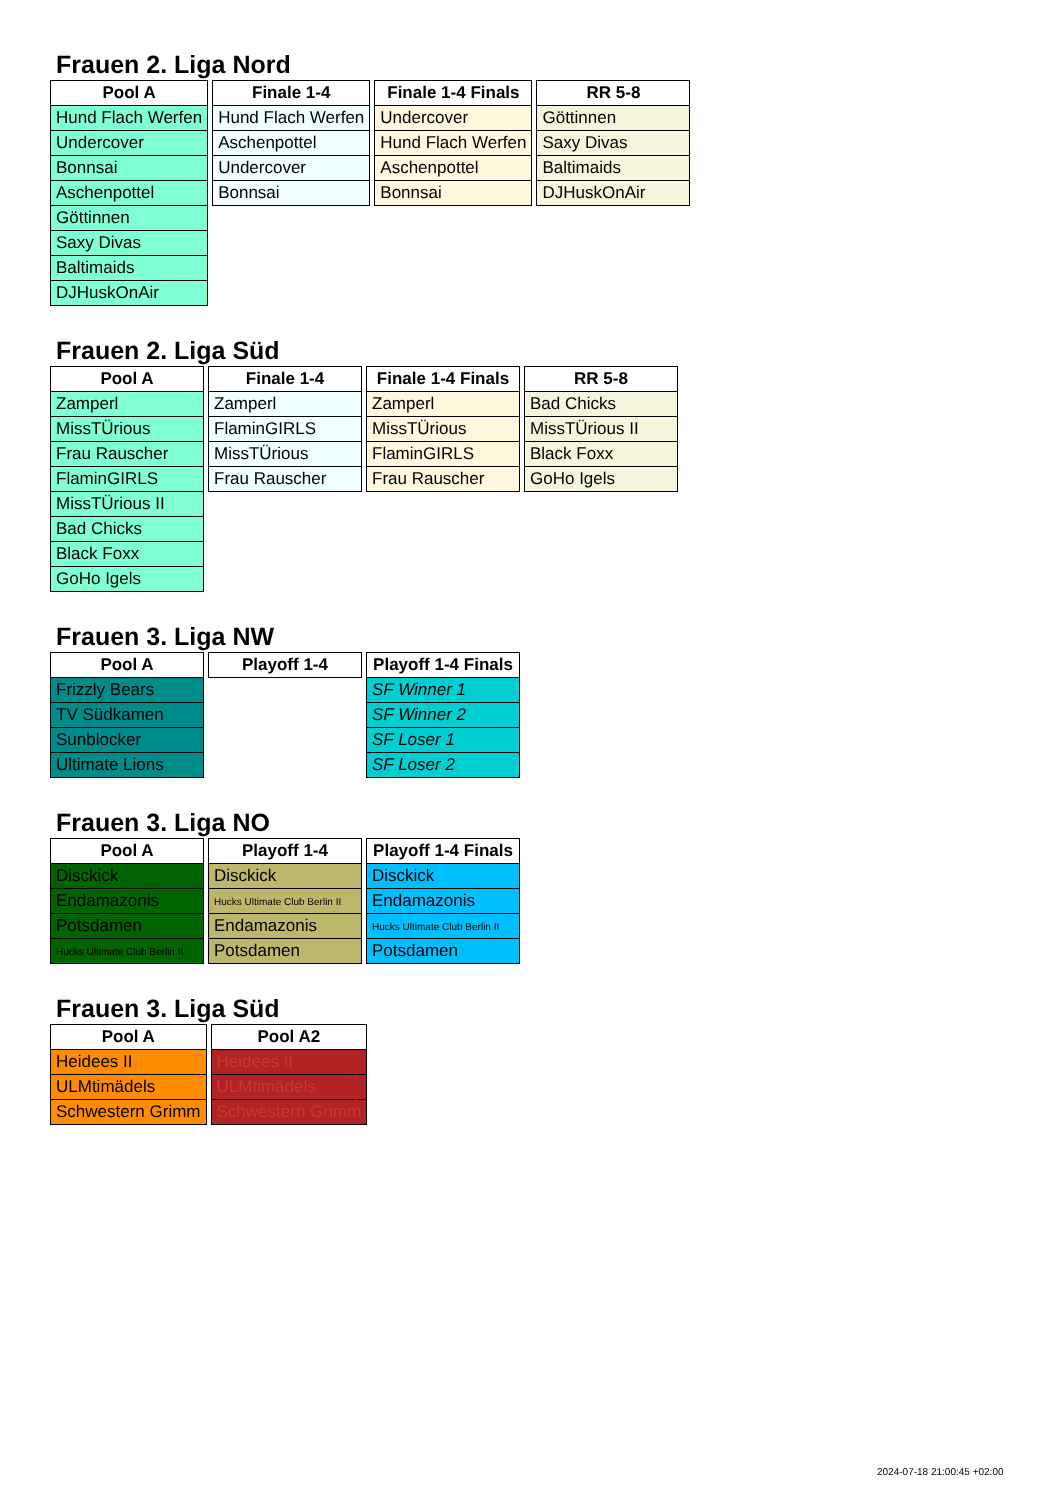Frauen 2. Liga Nord
| Pool A |
| --- |
| Hund Flach Werfen |
| Undercover |
| Bonnsai |
| Aschenpottel |
| Göttinnen |
| Saxy Divas |
| Baltimaids |
| DJHuskOnAir |
| Finale 1-4 |
| --- |
| Hund Flach Werfen |
| Aschenpottel |
| Undercover |
| Bonnsai |
| Finale 1-4 Finals |
| --- |
| Undercover |
| Hund Flach Werfen |
| Aschenpottel |
| Bonnsai |
| RR 5-8 |
| --- |
| Göttinnen |
| Saxy Divas |
| Baltimaids |
| DJHuskOnAir |
Frauen 2. Liga Süd
| Pool A |
| --- |
| Zamperl |
| MissTÜrious |
| Frau Rauscher |
| FlaminGIRLS |
| MissTÜrious II |
| Bad Chicks |
| Black Foxx |
| GoHo Igels |
| Finale 1-4 |
| --- |
| Zamperl |
| FlaminGIRLS |
| MissTÜrious |
| Frau Rauscher |
| Finale 1-4 Finals |
| --- |
| Zamperl |
| MissTÜrious |
| FlaminGIRLS |
| Frau Rauscher |
| RR 5-8 |
| --- |
| Bad Chicks |
| MissTÜrious II |
| Black Foxx |
| GoHo Igels |
Frauen 3. Liga NW
| Pool A |
| --- |
| Frizzly Bears |
| TV Südkamen |
| Sunblocker |
| Ultimate Lions |
| Playoff 1-4 |
| --- |
| Playoff 1-4 Finals |
| --- |
| SF Winner 1 |
| SF Winner 2 |
| SF Loser 1 |
| SF Loser 2 |
Frauen 3. Liga NO
| Pool A |
| --- |
| Disckick |
| Endamazonis |
| Potsdamen |
| Hucks Ultimate Club Berlin II |
| Playoff 1-4 |
| --- |
| Disckick |
| Hucks Ultimate Club Berlin II |
| Endamazonis |
| Potsdamen |
| Playoff 1-4 Finals |
| --- |
| Disckick |
| Endamazonis |
| Hucks Ultimate Club Berlin II |
| Potsdamen |
Frauen 3. Liga Süd
| Pool A |
| --- |
| Heidees II |
| ULMtimädels |
| Schwestern Grimm |
| Pool A2 |
| --- |
| Heidees II |
| ULMtimädels |
| Schwestern Grimm |
2024-07-18 21:00:45 +02:00